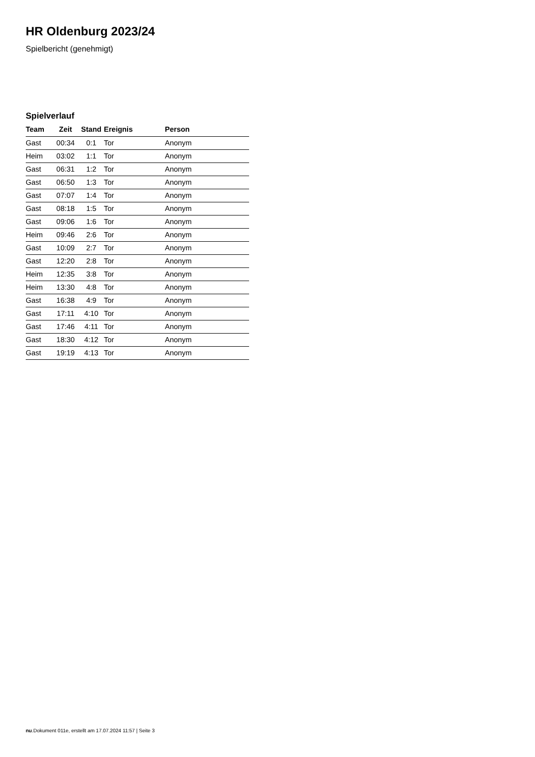HR Oldenburg 2023/24
Spielbericht (genehmigt)
Spielverlauf
| Team | Zeit | Stand | Ereignis | Person |
| --- | --- | --- | --- | --- |
| Gast | 00:34 | 0:1 | Tor | Anonym |
| Heim | 03:02 | 1:1 | Tor | Anonym |
| Gast | 06:31 | 1:2 | Tor | Anonym |
| Gast | 06:50 | 1:3 | Tor | Anonym |
| Gast | 07:07 | 1:4 | Tor | Anonym |
| Gast | 08:18 | 1:5 | Tor | Anonym |
| Gast | 09:06 | 1:6 | Tor | Anonym |
| Heim | 09:46 | 2:6 | Tor | Anonym |
| Gast | 10:09 | 2:7 | Tor | Anonym |
| Gast | 12:20 | 2:8 | Tor | Anonym |
| Heim | 12:35 | 3:8 | Tor | Anonym |
| Heim | 13:30 | 4:8 | Tor | Anonym |
| Gast | 16:38 | 4:9 | Tor | Anonym |
| Gast | 17:11 | 4:10 | Tor | Anonym |
| Gast | 17:46 | 4:11 | Tor | Anonym |
| Gast | 18:30 | 4:12 | Tor | Anonym |
| Gast | 19:19 | 4:13 | Tor | Anonym |
nu.Dokument 011e, erstellt am 17.07.2024 11:57 | Seite 3